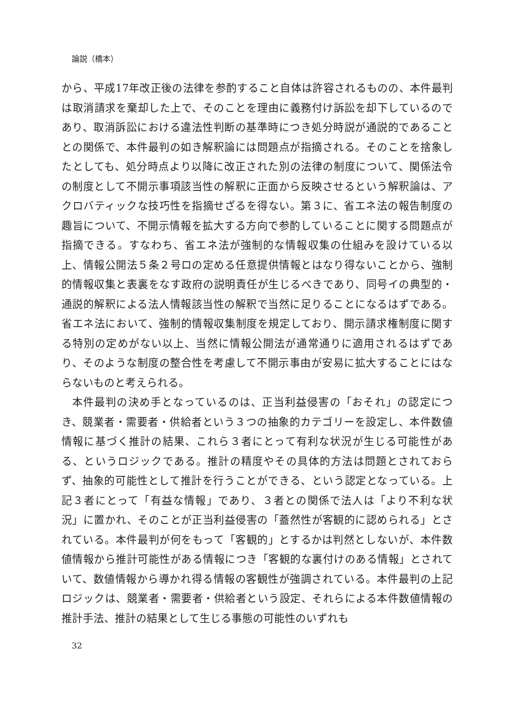論説（橋本）
から、平成17年改正後の法律を参酌すること自体は許容されるものの、本件最判は取消請求を棄却した上で、そのことを理由に義務付け訴訟を却下しているのであり、取消訴訟における違法性判断の基準時につき処分時説が通説的であることとの関係で、本件最判の如き解釈論には問題点が指摘される。そのことを捨象したとしても、処分時点より以降に改正された別の法律の制度について、関係法令の制度として不開示事項該当性の解釈に正面から反映させるという解釈論は、アクロバティックな技巧性を指摘せざるを得ない。第３に、省エネ法の報告制度の趣旨について、不開示情報を拡大する方向で参酌していることに関する問題点が指摘できる。すなわち、省エネ法が強制的な情報収集の仕組みを設けている以上、情報公開法５条２号ロの定める任意提供情報とはなり得ないことから、強制的情報収集と表裏をなす政府の説明責任が生じるべきであり、同号イの典型的・通説的解釈による法人情報該当性の解釈で当然に足りることになるはずである。省エネ法において、強制的情報収集制度を規定しており、開示請求権制度に関する特別の定めがない以上、当然に情報公開法が通常通りに適用されるはずであり、そのような制度の整合性を考慮して不開示事由が安易に拡大することにはならないものと考えられる。
本件最判の決め手となっているのは、正当利益侵害の「おそれ」の認定につき、競業者・需要者・供給者という３つの抽象的カテゴリーを設定し、本件数値情報に基づく推計の結果、これら３者にとって有利な状況が生じる可能性がある、というロジックである。推計の精度やその具体的方法は問題とされておらず、抽象的可能性として推計を行うことができる、という認定となっている。上記３者にとって「有益な情報」であり、３者との関係で法人は「より不利な状況」に置かれ、そのことが正当利益侵害の「蓋然性が客観的に認められる」とされている。本件最判が何をもって「客観的」とするかは判然としないが、本件数値情報から推計可能性がある情報につき「客観的な裏付けのある情報」とされていて、数値情報から導かれ得る情報の客観性が強調されている。本件最判の上記ロジックは、競業者・需要者・供給者という設定、それらによる本件数値情報の推計手法、推計の結果として生じる事態の可能性のいずれも
32